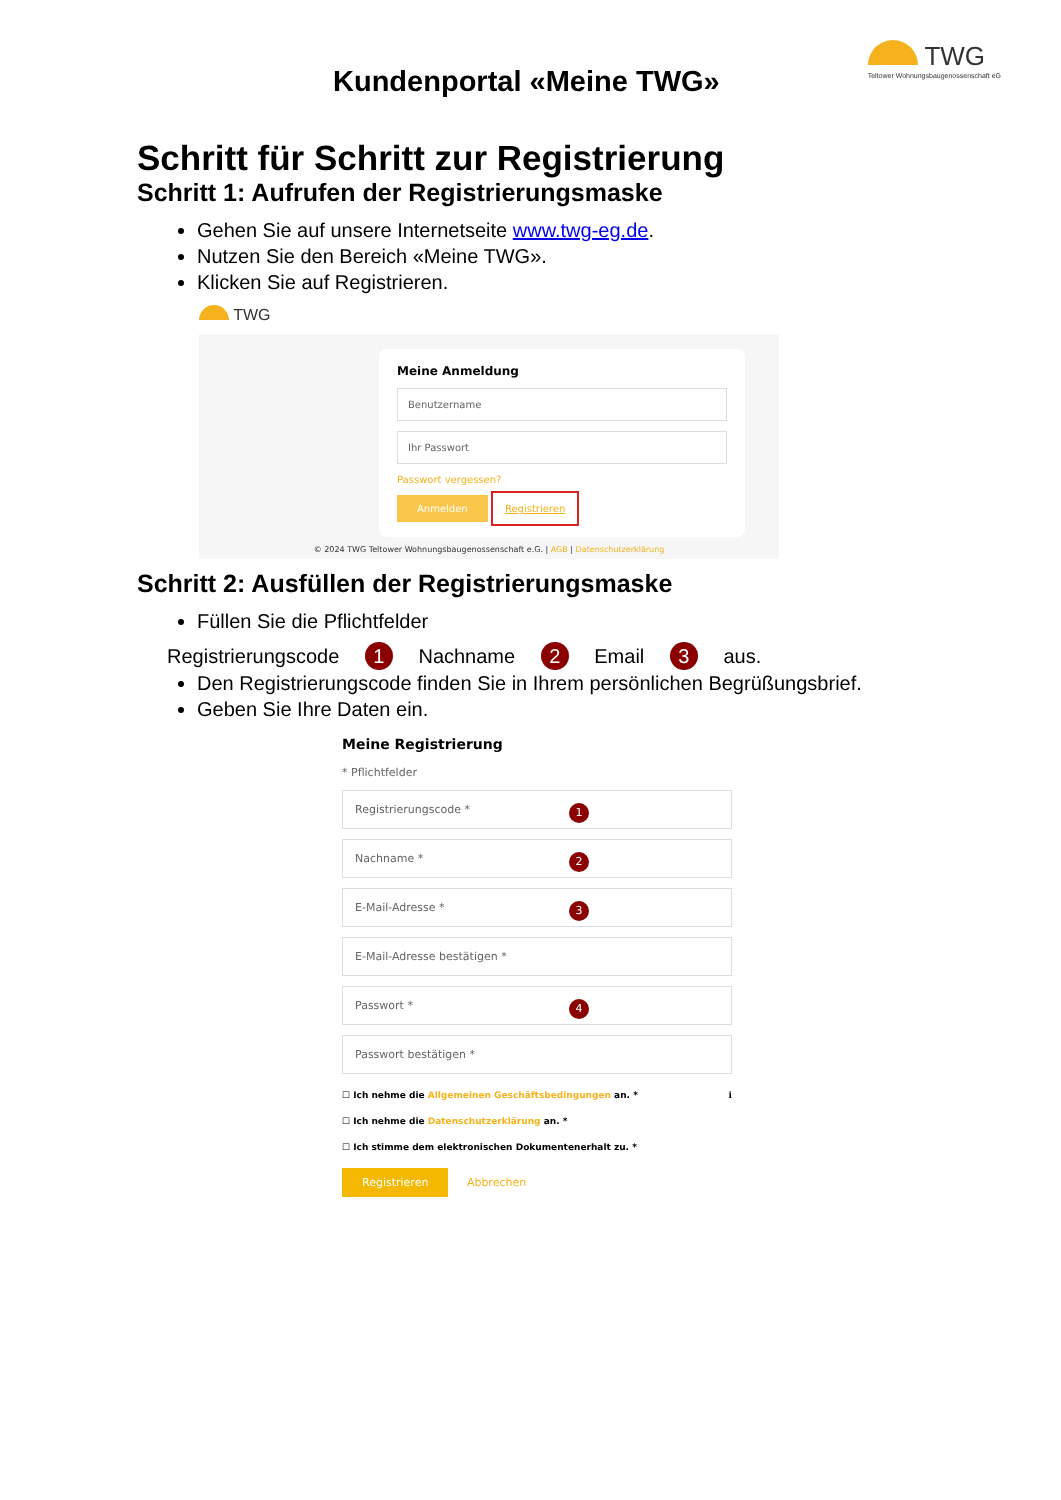Kundenportal «Meine TWG»
TWG
Teltower Wohnungsbaugenossenschaft eG
Schritt für Schritt zur Registrierung
Schritt 1: Aufrufen der Registrierungsmaske
Gehen Sie auf unsere Internetseite www.twg-eg.de.
Nutzen Sie den Bereich «Meine TWG».
Klicken Sie auf Registrieren.
TWG
Meine Anmeldung
Benutzername
Ihr Passwort
Passwort vergessen?
Anmelden Registrieren
© 2024 TWG Teltower Wohnungsbaugenossenschaft e.G. | AGB | Datenschutzerklärung
Schritt 2: Ausfüllen der Registrierungsmaske
Füllen Sie die Pflichtfelder
Registrierungscode 1 Nachname 2 Email 3 aus.
Den Registrierungscode finden Sie in Ihrem persönlichen Begrüßungsbrief.
Geben Sie Ihre Daten ein.
Meine Registrierung
* Pflichtfelder
Registrierungscode * 1
Nachname * 2
E-Mail-Adresse * 3
E-Mail-Adresse bestätigen *
Passwort * 4
Passwort bestätigen *
☐ Ich nehme die Allgemeinen Geschäftsbedingungen an. * ℹ
☐ Ich nehme die Datenschutzerklärung an. *
☐ Ich stimme dem elektronischen Dokumentenerhalt zu. *
Registrieren Abbrechen